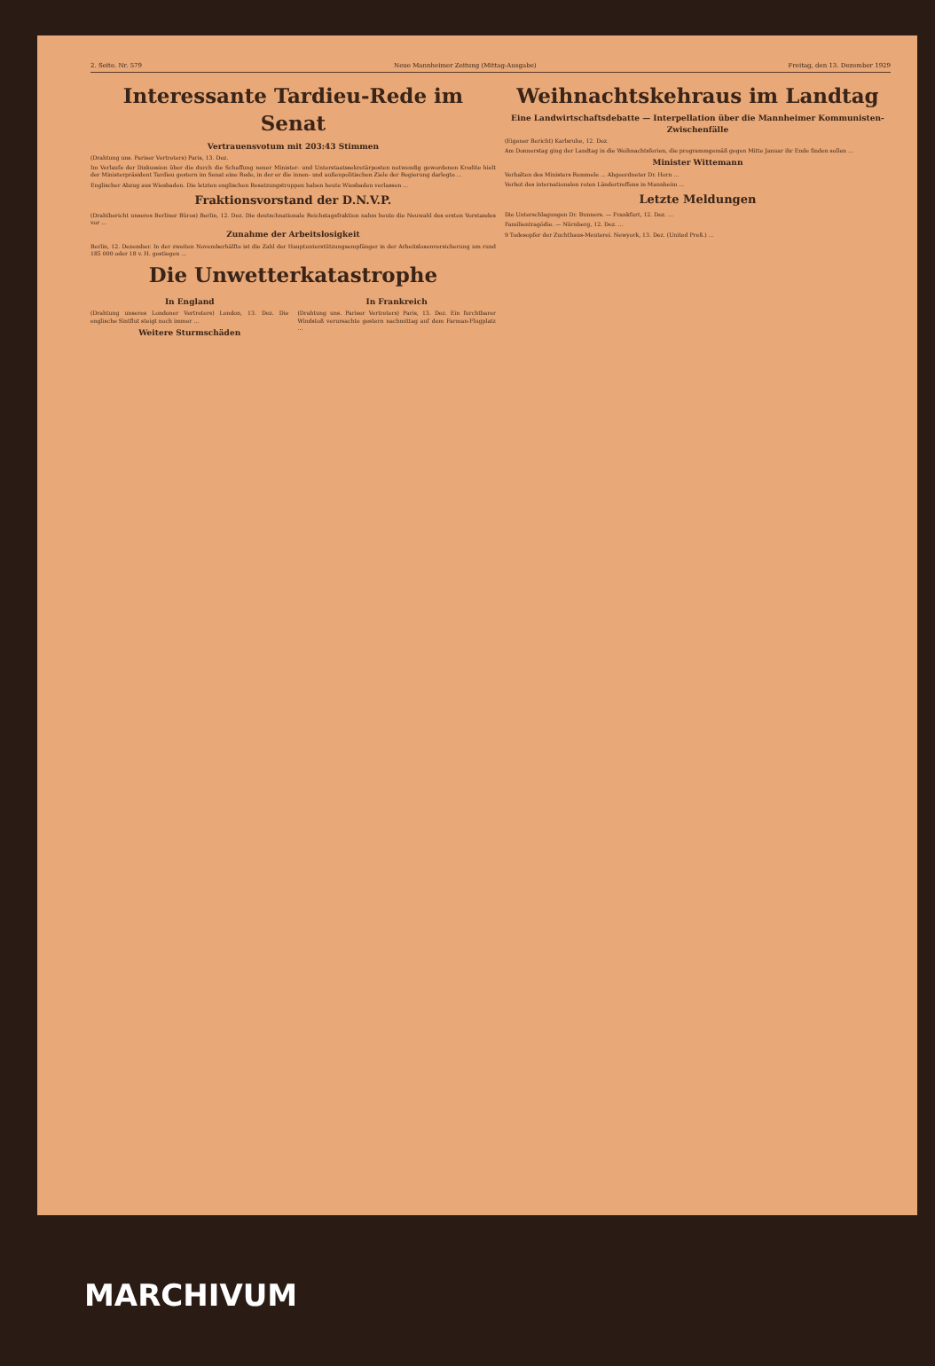2. Seite. Nr. 579 Neue Mannheimer Zeitung (Mittag-Ausgabe) Freitag, den 13. Dezember 1929
Interessante Tardieu-Rede im Senat
Vertrauensvotum mit 203:43 Stimmen
(Drahtung uns. Pariser Vertreters) Paris, 13. Dez.
Im Verlaufe der Diskussion über die durch die Schaffung neuer Minister- und Unterstaatssekretärposten notwendig gewordenen Kredite hielt der Ministerpräsident Tardieu gestern im Senat eine Rede, in der er die innen- und außenpolitischen Ziele der Regierung darlegte ...
Englischer Abzug aus Wiesbaden. Die letzten englischen Besatzungstruppen haben heute Wiesbaden verlassen ...
Fraktionsvorstand der D.N.V.P.
(Drahtbericht unseres Berliner Büros) Berlin, 12. Dez. Die deutschnationale Reichstagsfraktion nahm heute die Neuwahl des ersten Vorstandes vor ...
Zunahme der Arbeitslosigkeit
Berlin, 12. Dezember. In der zweiten Novemberhälfte ist die Zahl der Hauptunterstützungsempfänger in der Arbeitslosenversicherung um rund 185 000 oder 18 v. H. gestiegen ...
Die Unwetterkatastrophe
In England
(Drahtung unseres Londoner Vertreters) London, 13. Dez. Die englische Sintflut steigt noch immer ...
Weitere Sturmschäden
In Frankreich
(Drahtung uns. Pariser Vertreters) Paris, 13. Dez. Ein furchtbarer Windstoß verursachte gestern nachmittag auf dem Farman-Flugplatz ...
Weihnachtskehraus im Landtag
Eine Landwirtschaftsdebatte — Interpellation über die Mannheimer Kommunisten-Zwischenfälle
(Eigener Bericht) Karlsruhe, 12. Dez.
Am Donnerstag ging der Landtag in die Weihnachtsferien, die programmgemäß gegen Mitte Januar ihr Ende finden sollen ...
Minister Wittemann
Verhalten des Ministers Remmele ... Abgeordneter Dr. Horn ...
Verbot des internationalen roten Ländertreffens in Mannheim ...
Letzte Meldungen
Die Unterschlagungen Dr. Bunners. — Frankfurt, 12. Dez. ...
Familientragödie. — Nürnberg, 12. Dez. ...
9 Todesopfer der Zuchthaus-Meuterei. Newyork, 13. Dez. (United Preß.) ...
MARCHIVUM